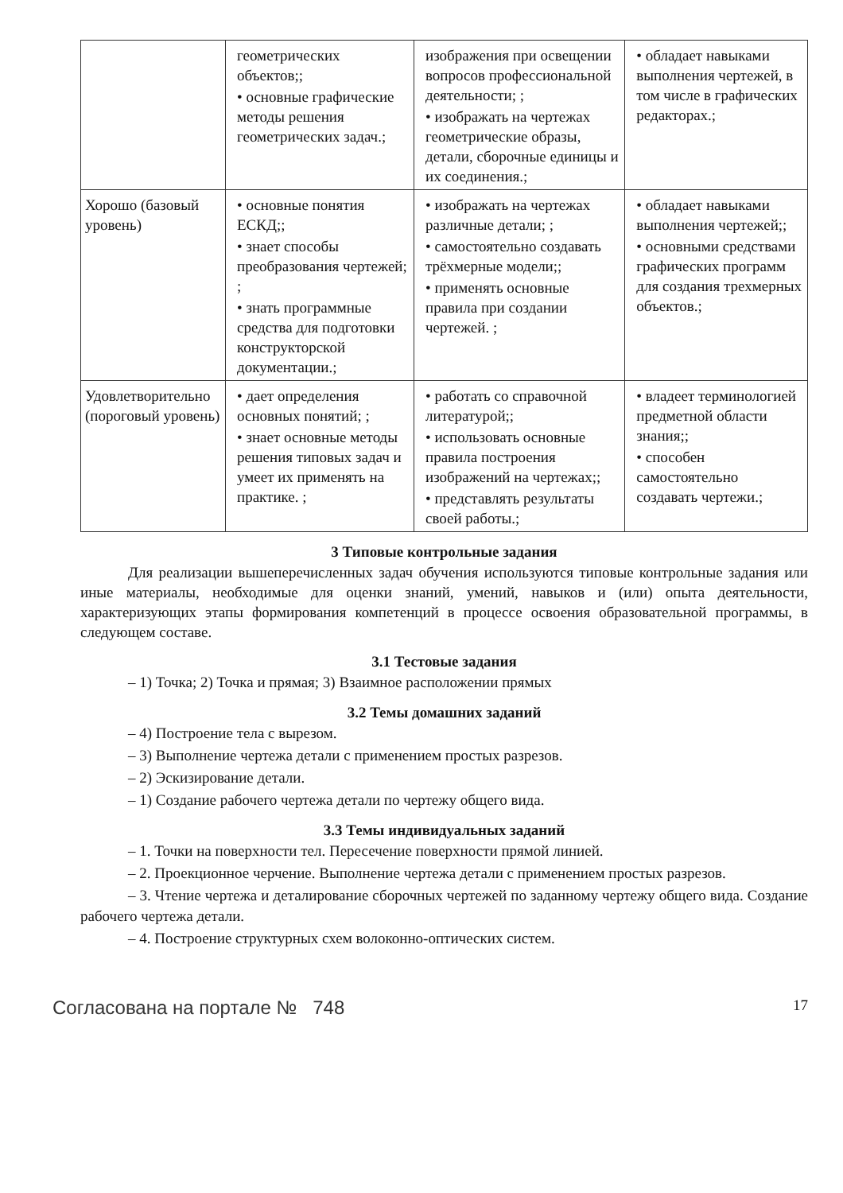| | геометрических объектов;; • основные графические методы решения геометрических задач.; | изображения при освещении вопросов профессиональной деятельности; ; • изображать на чертежах геометрические образы, детали, сборочные единицы и их соединения.; | • обладает навыками выполнения чертежей, в том числе в графических редакторах.; |
| Хорошо (базовый уровень) | • основные понятия ЕСКД;; • знает способы преобразования чертежей; ; • знать программные средства для подготовки конструкторской документации.; | • изображать на чертежах различные детали; ; • самостоятельно создавать трёхмерные модели;; • применять основные правила при создании чертежей. ; | • обладает навыками выполнения чертежей;; • основными средствами графических программ для создания трехмерных объектов.; |
| Удовлетворительно (пороговый уровень) | • дает определения основных понятий; ; • знает основные методы решения типовых задач и умеет их применять на практике. ; | • работать со справочной литературой;; • использовать основные правила построения изображений на чертежах;; • представлять результаты своей работы.; | • владеет терминологией предметной области знания;; • способен самостоятельно создавать чертежи.; |
3 Типовые контрольные задания
Для реализации вышеперечисленных задач обучения используются типовые контрольные задания или иные материалы, необходимые для оценки знаний, умений, навыков и (или) опыта деятельности, характеризующих этапы формирования компетенций в процессе освоения образовательной программы, в следующем составе.
3.1 Тестовые задания
– 1) Точка; 2) Точка и прямая; 3) Взаимное расположении прямых
3.2 Темы домашних заданий
– 4) Построение тела с вырезом.
– 3) Выполнение чертежа детали с применением простых разрезов.
– 2) Эскизирование детали.
– 1) Создание рабочего чертежа детали по чертежу общего вида.
3.3 Темы индивидуальных заданий
– 1. Точки на поверхности тел. Пересечение поверхности прямой линией.
– 2. Проекционное черчение. Выполнение чертежа детали с применением простых разрезов.
– 3. Чтение чертежа и деталирование сборочных чертежей по заданному чертежу общего вида. Создание рабочего чертежа детали.
– 4. Построение структурных схем волоконно-оптических систем.
Согласована на портале № 748 17